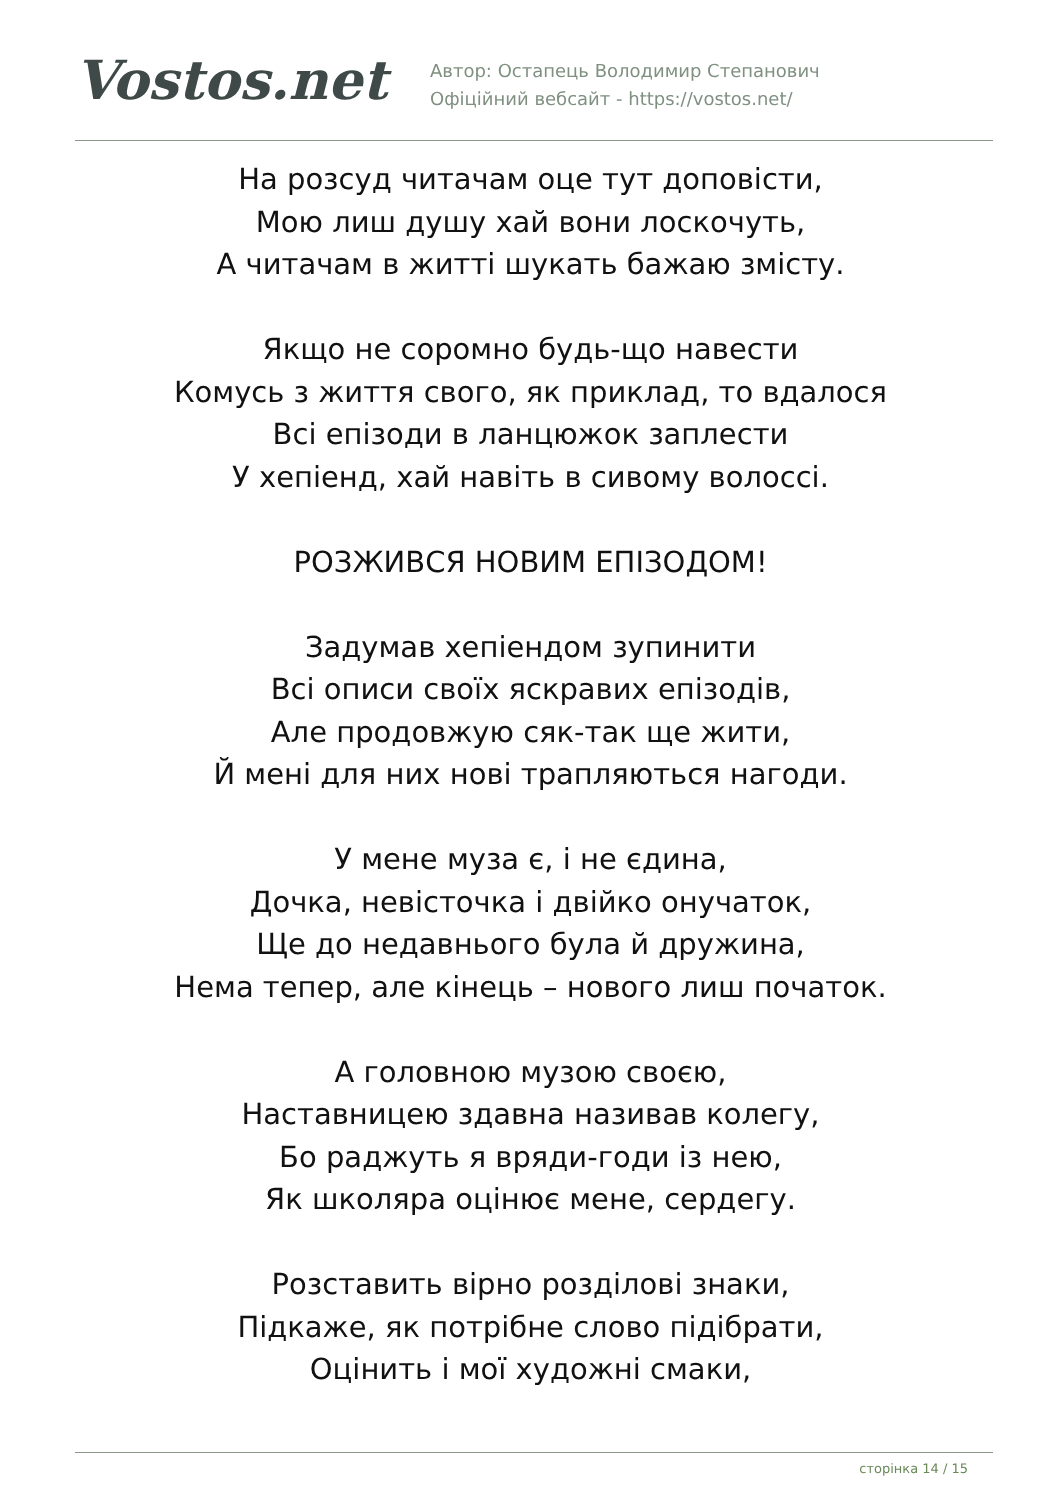Vostos.net
Автор: Остапець Володимир Степанович
Офіційний вебсайт - https://vostos.net/
На розсуд читачам оце тут доповісти,
Мою лиш душу хай вони лоскочуть,
А читачам в житті шукать бажаю змісту.
Якщо не соромно будь-що навести
Комусь з життя свого, як приклад, то вдалося
Всі епізоди в ланцюжок заплести
У хепіенд, хай навіть в сивому волоссі.
РОЗЖИВСЯ НОВИМ ЕПІЗОДОМ!
Задумав хепіендом зупинити
Всі описи своїх яскравих епізодів,
Але продовжую сяк-так ще жити,
Й мені для них нові трапляються нагоди.
У мене муза є, і не єдина,
Дочка, невісточка і двійко онучаток,
Ще до недавнього була й дружина,
Нема тепер, але кінець – нового лиш початок.
А головною музою своєю,
Наставницею здавна називав колегу,
Бо раджуть я вряди-годи із нею,
Як школяра оцінює мене, сердегу.
Розставить вірно розділові знаки,
Підкаже, як потрібне слово підібрати,
Оцінить і мої художні смаки,
сторінка 14 / 15